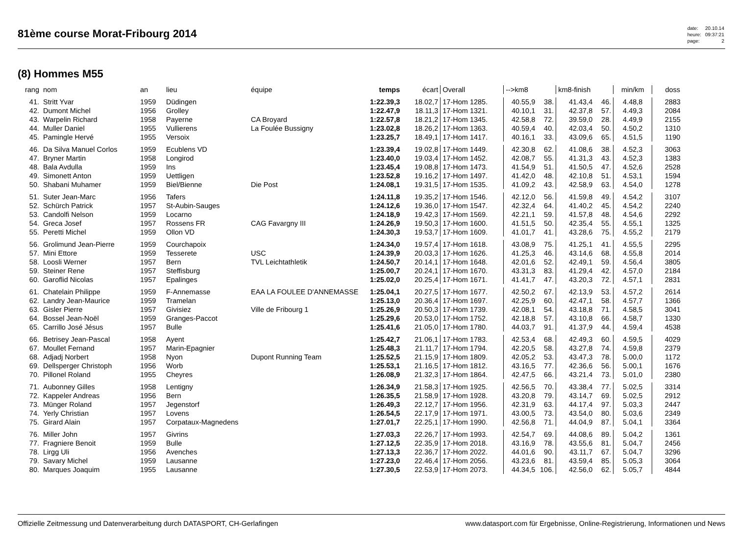81ème course Morat-Fribourg 2014
| date: | 20.10.14 |
| heure: | 09:37:21 |
| page: | 2 |
(8) Hommes M55
| rang | nom | an | lieu | équipe | temps | écart | Overall | -->km8 | | km8-finish | | min/km | doss |
| --- | --- | --- | --- | --- | --- | --- | --- | --- | --- | --- | --- | --- | --- |
| 41. | Stritt Yvar | 1959 | Düdingen | | 1:22.39,3 | 18.02,7 | 17-Hom 1285. | 40.55,9 | 38. | 41.43,4 | 46. | 4.48,8 | 2883 |
| 42. | Dumont Michel | 1956 | Grolley | | 1:22.47,9 | 18.11,3 | 17-Hom 1321. | 40.10,1 | 31. | 42.37,8 | 57. | 4.49,3 | 2084 |
| 43. | Warpelin Richard | 1958 | Payerne | CA Broyard | 1:22.57,8 | 18.21,2 | 17-Hom 1345. | 42.58,8 | 72. | 39.59,0 | 28. | 4.49,9 | 2155 |
| 44. | Muller Daniel | 1955 | Vullierens | La Foulée Bussigny | 1:23.02,8 | 18.26,2 | 17-Hom 1363. | 40.59,4 | 40. | 42.03,4 | 50. | 4.50,2 | 1310 |
| 45. | Pamingle Hervé | 1955 | Versoix | | 1:23.25,7 | 18.49,1 | 17-Hom 1417. | 40.16,1 | 33. | 43.09,6 | 65. | 4.51,5 | 1190 |
| 46. | Da Silva Manuel Corlos | 1959 | Ecublens VD | | 1:23.39,4 | 19.02,8 | 17-Hom 1449. | 42.30,8 | 62. | 41.08,6 | 38. | 4.52,3 | 3063 |
| 47. | Bryner Martin | 1958 | Longirod | | 1:23.40,0 | 19.03,4 | 17-Hom 1452. | 42.08,7 | 55. | 41.31,3 | 43. | 4.52,3 | 1383 |
| 48. | Bala Avdulla | 1959 | Ins | | 1:23.45,4 | 19.08,8 | 17-Hom 1473. | 41.54,9 | 51. | 41.50,5 | 47. | 4.52,6 | 2528 |
| 49. | Simonett Anton | 1959 | Uettligen | | 1:23.52,8 | 19.16,2 | 17-Hom 1497. | 41.42,0 | 48. | 42.10,8 | 51. | 4.53,1 | 1594 |
| 50. | Shabani Muhamer | 1959 | Biel/Bienne | Die Post | 1:24.08,1 | 19.31,5 | 17-Hom 1535. | 41.09,2 | 43. | 42.58,9 | 63. | 4.54,0 | 1278 |
| 51. | Suter Jean-Marc | 1956 | Tafers | | 1:24.11,8 | 19.35,2 | 17-Hom 1546. | 42.12,0 | 56. | 41.59,8 | 49. | 4.54,2 | 3107 |
| 52. | Schürch Patrick | 1957 | St-Aubin-Sauges | | 1:24.12,6 | 19.36,0 | 17-Hom 1547. | 42.32,4 | 64. | 41.40,2 | 45. | 4.54,2 | 2240 |
| 53. | Candolfi Nelson | 1959 | Locarno | | 1:24.18,9 | 19.42,3 | 17-Hom 1569. | 42.21,1 | 59. | 41.57,8 | 48. | 4.54,6 | 2292 |
| 54. | Greca Josef | 1957 | Rossens FR | CAG Favargny III | 1:24.26,9 | 19.50,3 | 17-Hom 1600. | 41.51,5 | 50. | 42.35,4 | 55. | 4.55,1 | 1325 |
| 55. | Peretti Michel | 1959 | Ollon VD | | 1:24.30,3 | 19.53,7 | 17-Hom 1609. | 41.01,7 | 41. | 43.28,6 | 75. | 4.55,2 | 2179 |
| 56. | Grolimund Jean-Pierre | 1959 | Courchapoix | | 1:24.34,0 | 19.57,4 | 17-Hom 1618. | 43.08,9 | 75. | 41.25,1 | 41. | 4.55,5 | 2295 |
| 57. | Mini Ettore | 1959 | Tesserete | USC | 1:24.39,9 | 20.03,3 | 17-Hom 1626. | 41.25,3 | 46. | 43.14,6 | 68. | 4.55,8 | 2014 |
| 58. | Loosli Werner | 1957 | Bern | TVL Leichtathletik | 1:24.50,7 | 20.14,1 | 17-Hom 1648. | 42.01,6 | 52. | 42.49,1 | 59. | 4.56,4 | 3805 |
| 59. | Steiner Rene | 1957 | Steffisburg | | 1:25.00,7 | 20.24,1 | 17-Hom 1670. | 43.31,3 | 83. | 41.29,4 | 42. | 4.57,0 | 2184 |
| 60. | Garoflid Nicolas | 1957 | Epalinges | | 1:25.02,0 | 20.25,4 | 17-Hom 1671. | 41.41,7 | 47. | 43.20,3 | 72. | 4.57,1 | 2831 |
| 61. | Chatelain Philippe | 1959 | F-Annemasse | EAA LA FOULEE D'ANNEMASSE | 1:25.04,1 | 20.27,5 | 17-Hom 1677. | 42.50,2 | 67. | 42.13,9 | 53. | 4.57,2 | 2614 |
| 62. | Landry Jean-Maurice | 1959 | Tramelan | | 1:25.13,0 | 20.36,4 | 17-Hom 1697. | 42.25,9 | 60. | 42.47,1 | 58. | 4.57,7 | 1366 |
| 63. | Gisler Pierre | 1957 | Givisiez | Ville de Fribourg 1 | 1:25.26,9 | 20.50,3 | 17-Hom 1739. | 42.08,1 | 54. | 43.18,8 | 71. | 4.58,5 | 3041 |
| 64. | Bossel Jean-Noël | 1959 | Granges-Paccot | | 1:25.29,6 | 20.53,0 | 17-Hom 1752. | 42.18,8 | 57. | 43.10,8 | 66. | 4.58,7 | 1330 |
| 65. | Carrillo José Jésus | 1957 | Bulle | | 1:25.41,6 | 21.05,0 | 17-Hom 1780. | 44.03,7 | 91. | 41.37,9 | 44. | 4.59,4 | 4538 |
| 66. | Betrisey Jean-Pascal | 1958 | Ayent | | 1:25.42,7 | 21.06,1 | 17-Hom 1783. | 42.53,4 | 68. | 42.49,3 | 60. | 4.59,5 | 4029 |
| 67. | Moullet Fernand | 1957 | Marin-Epagnier | | 1:25.48,3 | 21.11,7 | 17-Hom 1794. | 42.20,5 | 58. | 43.27,8 | 74. | 4.59,8 | 2379 |
| 68. | Adjadj Norbert | 1958 | Nyon | Dupont Running Team | 1:25.52,5 | 21.15,9 | 17-Hom 1809. | 42.05,2 | 53. | 43.47,3 | 78. | 5.00,0 | 1172 |
| 69. | Dellsperger Christoph | 1956 | Worb | | 1:25.53,1 | 21.16,5 | 17-Hom 1812. | 43.16,5 | 77. | 42.36,6 | 56. | 5.00,1 | 1676 |
| 70. | Pillonel Roland | 1955 | Cheyres | | 1:26.08,9 | 21.32,3 | 17-Hom 1864. | 42.47,5 | 66. | 43.21,4 | 73. | 5.01,0 | 2380 |
| 71. | Aubonney Gilles | 1958 | Lentigny | | 1:26.34,9 | 21.58,3 | 17-Hom 1925. | 42.56,5 | 70. | 43.38,4 | 77. | 5.02,5 | 3314 |
| 72. | Kappeler Andreas | 1956 | Bern | | 1:26.35,5 | 21.58,9 | 17-Hom 1928. | 43.20,8 | 79. | 43.14,7 | 69. | 5.02,5 | 2912 |
| 73. | Münger Roland | 1957 | Jegenstorf | | 1:26.49,3 | 22.12,7 | 17-Hom 1956. | 42.31,9 | 63. | 44.17,4 | 97. | 5.03,3 | 2447 |
| 74. | Yerly Christian | 1957 | Lovens | | 1:26.54,5 | 22.17,9 | 17-Hom 1971. | 43.00,5 | 73. | 43.54,0 | 80. | 5.03,6 | 2349 |
| 75. | Girard Alain | 1957 | Corpataux-Magnedens | | 1:27.01,7 | 22.25,1 | 17-Hom 1990. | 42.56,8 | 71. | 44.04,9 | 87. | 5.04,1 | 3364 |
| 76. | Miller John | 1957 | Givrins | | 1:27.03,3 | 22.26,7 | 17-Hom 1993. | 42.54,7 | 69. | 44.08,6 | 89. | 5.04,2 | 1361 |
| 77. | Fragniere Benoit | 1959 | Bulle | | 1:27.12,5 | 22.35,9 | 17-Hom 2018. | 43.16,9 | 78. | 43.55,6 | 81. | 5.04,7 | 2456 |
| 78. | Lirgg Uli | 1956 | Avenches | | 1:27.13,3 | 22.36,7 | 17-Hom 2022. | 44.01,6 | 90. | 43.11,7 | 67. | 5.04,7 | 3296 |
| 79. | Savary Michel | 1959 | Lausanne | | 1:27.23,0 | 22.46,4 | 17-Hom 2056. | 43.23,6 | 81. | 43.59,4 | 85. | 5.05,3 | 3064 |
| 80. | Marques Joaquim | 1955 | Lausanne | | 1:27.30,5 | 22.53,9 | 17-Hom 2073. | 44.34,5 | 106. | 42.56,0 | 62. | 5.05,7 | 4844 |
Offizielle Zeitmessung und Datenverarbeitung durch DATASPORT, CH-Gerlafingen www.datasport.com für Ergebnisse, Online-Registrierung, Informationen und News